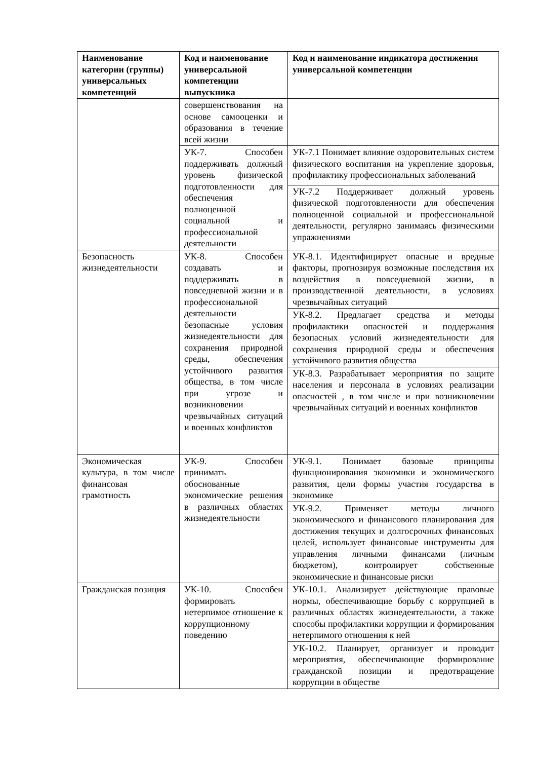| Наименование категории (группы) универсальных компетенций | Код и наименование универсальной компетенции выпускника | Код и наименование индикатора достижения универсальной компетенции |
| --- | --- | --- |
| | совершенствования на основе самооценки и образования в течение всей жизни | |
| | УК-7. Способен поддерживать должный уровень физической подготовленности для обеспечения полноценной социальной и профессиональной деятельности | УК-7.1 Понимает влияние оздоровительных систем физического воспитания на укрепление здоровья, профилактику профессиональных заболеваний |
| | | УК-7.2 Поддерживает должный уровень физической подготовленности для обеспечения полноценной социальной и профессиональной деятельности, регулярно занимаясь физическими упражнениями |
| Безопасность жизнедеятельности | УК-8. Способен создавать и поддерживать в повседневной жизни и в профессиональной деятельности безопасные условия жизнедеятельности для сохранения природной среды, обеспечения устойчивого развития общества, в том числе при угрозе и возникновении чрезвычайных ситуаций и военных конфликтов | УК-8.1. Идентифицирует опасные и вредные факторы, прогнозируя возможные последствия их воздействия в повседневной жизни, в производственной деятельности, в условиях чрезвычайных ситуаций |
| | | УК-8.2. Предлагает средства и методы профилактики опасностей и поддержания безопасных условий жизнедеятельности для сохранения природной среды и обеспечения устойчивого развития общества |
| | | УК-8.3. Разрабатывает мероприятия по защите населения и персонала в условиях реализации опасностей , в том числе и при возникновении чрезвычайных ситуаций и военных конфликтов |
| Экономическая культура, в том числе финансовая грамотность | УК-9. Способен принимать обоснованные экономические решения в различных областях жизнедеятельности | УК-9.1. Понимает базовые принципы функционирования экономики и экономического развития, цели формы участия государства в экономике |
| | | УК-9.2. Применяет методы личного экономического и финансового планирования для достижения текущих и долгосрочных финансовых целей, использует финансовые инструменты для управления личными финансами (личным бюджетом), контролирует собственные экономические и финансовые риски |
| Гражданская позиция | УК-10. Способен формировать нетерпимое отношение к коррупционному поведению | УК-10.1. Анализирует действующие правовые нормы, обеспечивающие борьбу с коррупцией в различных областях жизнедеятельности, а также способы профилактики коррупции и формирования нетерпимого отношения к ней |
| | | УК-10.2. Планирует, организует и проводит мероприятия, обеспечивающие формирование гражданской позиции и предотвращение коррупции в обществе |